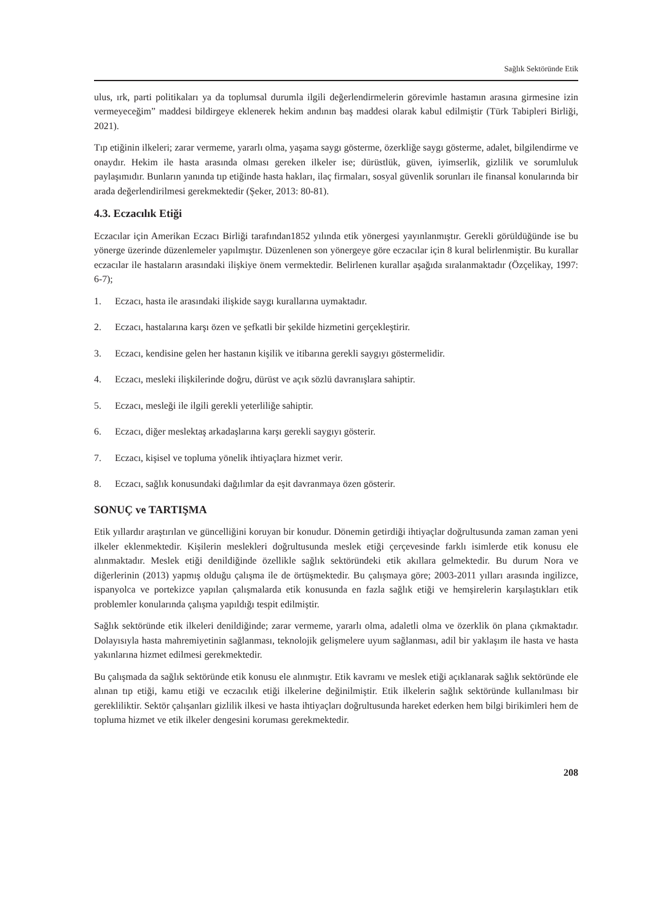Sağlık Sektöründe Etik
ulus, ırk, parti politikaları ya da toplumsal durumla ilgili değerlendirmelerin görevimle hastamın arasına girmesine izin vermeyeceğim” maddesi bildirgeye eklenerek hekim andının baş maddesi olarak kabul edilmiştir (Türk Tabipleri Birliği, 2021).
Tıp etiğinin ilkeleri; zarar vermeme, yararlı olma, yaşama saygı gösterme, özerkliğe saygı gösterme, adalet, bilgilendirme ve onaydır. Hekim ile hasta arasında olması gereken ilkeler ise; dürüstlük, güven, iyimserlik, gizlilik ve sorumluluk paylaşımıdır. Bunların yanında tıp etiğinde hasta hakları, ilaç firmaları, sosyal güvenlik sorunları ile finansal konularında bir arada değerlendirilmesi gerekmektedir (Şeker, 2013: 80-81).
4.3. Eczacılık Etiği
Eczacılar için Amerikan Eczacı Birliği tarafından1852 yılında etik yönergesi yayınlanmıştır. Gerekli görüldüğünde ise bu yönerge üzerinde düzenlemeler yapılmıştır. Düzenlenen son yönergeye göre eczacılar için 8 kural belirlenmiştir. Bu kurallar eczacılar ile hastaların arasındaki ilişkiye önem vermektedir. Belirlenen kurallar aşağıda sıralanmaktadır (Özçelikay, 1997: 6-7);
1. Eczacı, hasta ile arasındaki ilişkide saygı kurallarına uymaktadır.
2. Eczacı, hastalarına karşı özen ve şefkatli bir şekilde hizmetini gerçekleştirir.
3. Eczacı, kendisine gelen her hastanın kişilik ve itibarına gerekli saygıyı göstermelidir.
4. Eczacı, mesleki ilişkilerinde doğru, dürüst ve açık sözlü davranışlara sahiptir.
5. Eczacı, mesleği ile ilgili gerekli yeterliliğe sahiptir.
6. Eczacı, diğer meslektaş arkadaşlarına karşı gerekli saygıyı gösterir.
7. Eczacı, kişisel ve topluma yönelik ihtiyaçlara hizmet verir.
8. Eczacı, sağlık konusundaki dağılımlar da eşit davranmaya özen gösterir.
SONUÇ ve TARTIŞMA
Etik yıllardır araştırılan ve güncelliğini koruyan bir konudur. Dönemin getirdiği ihtiyaçlar doğrultusunda zaman zaman yeni ilkeler eklenmektedir. Kişilerin meslekleri doğrultusunda meslek etiği çerçevesinde farklı isimlerde etik konusu ele alınmaktadır. Meslek etiği denildiğinde özellikle sağlık sektöründeki etik akıllara gelmektedir. Bu durum Nora ve diğerlerinin (2013) yapmış olduğu çalışma ile de örtüşmektedir. Bu çalışmaya göre; 2003-2011 yılları arasında ingilizce, ispanyolca ve portekizce yapılan çalışmalarda etik konusunda en fazla sağlık etiği ve hemşirelerin karşılaştıkları etik problemler konularında çalışma yapıldığı tespit edilmiştir.
Sağlık sektöründe etik ilkeleri denildiğinde; zarar vermeme, yararlı olma, adaletli olma ve özerklik ön plana çıkmaktadır. Dolayısıyla hasta mahremiyetinin sağlanması, teknolojik gelişmelere uyum sağlanması, adil bir yaklaşım ile hasta ve hasta yakınlarına hizmet edilmesi gerekmektedir.
Bu çalışmada da sağlık sektöründe etik konusu ele alınmıştır. Etik kavramı ve meslek etiği açıklanarak sağlık sektöründe ele alınan tıp etiği, kamu etiği ve eczacılık etiği ilkelerine değinilmiştir. Etik ilkelerin sağlık sektöründe kullanılması bir gerekliliktir. Sektör çalışanları gizlilik ilkesi ve hasta ihtiyaçları doğrultusunda hareket ederken hem bilgi birikimleri hem de topluma hizmet ve etik ilkeler dengesini koruması gerekmektedir.
208